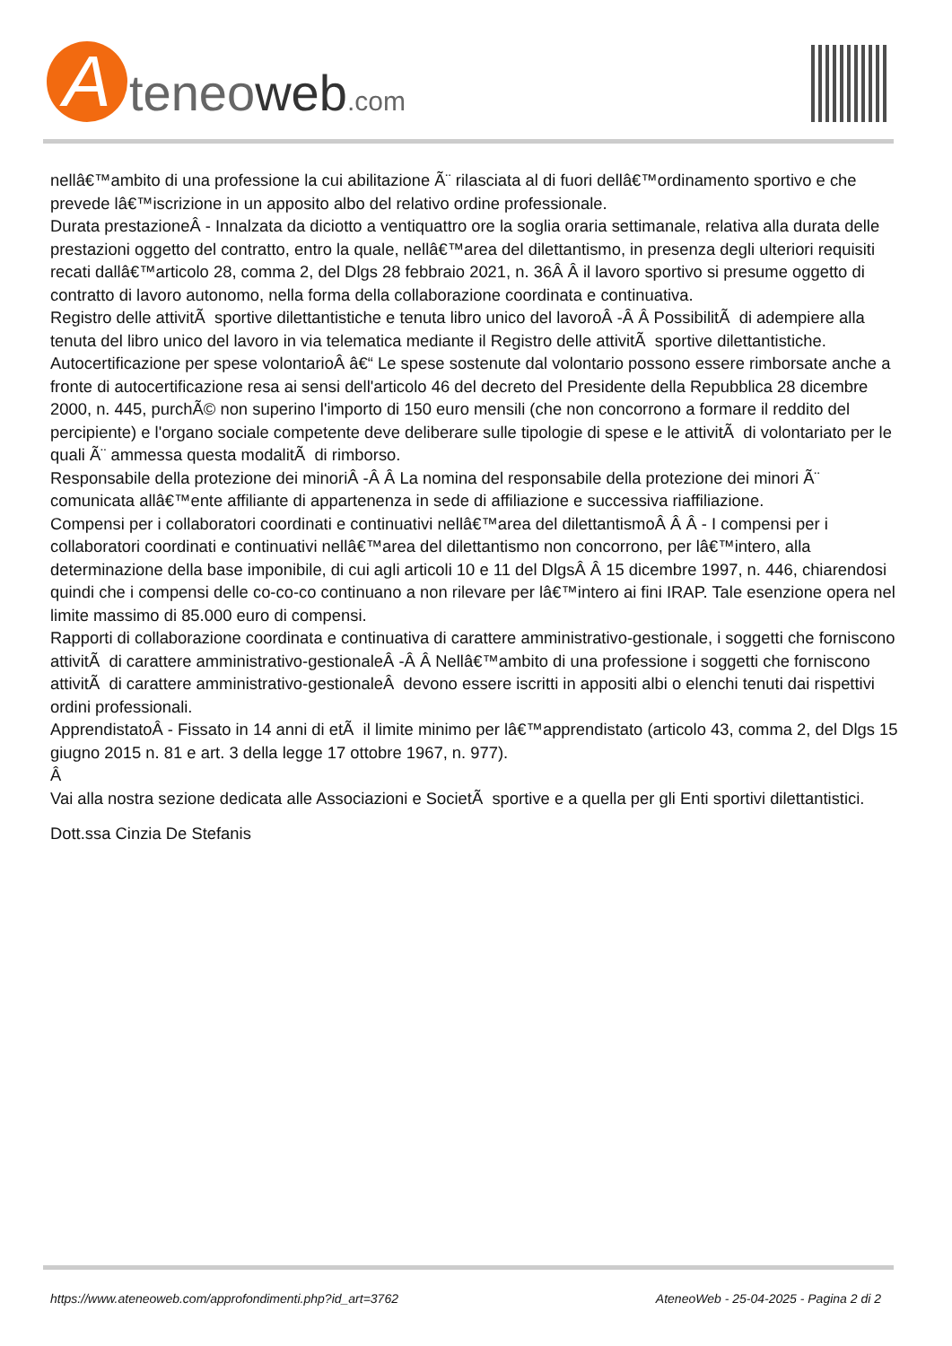A
teneoweb.com
nellâ€™ambito di una professione la cui abilitazione Ã¨ rilasciata al di fuori dellâ€™ordinamento sportivo e che prevede lâ€™iscrizione in un apposito albo del relativo ordine professionale.
Durata prestazioneÂ - Innalzata da diciotto a ventiquattro ore la soglia oraria settimanale, relativa alla durata delle prestazioni oggetto del contratto, entro la quale, nellâ€™area del dilettantismo, in presenza degli ulteriori requisiti recati dallâ€™articolo 28, comma 2, del Dlgs 28 febbraio 2021, n. 36Â Â il lavoro sportivo si presume oggetto di contratto di lavoro autonomo, nella forma della collaborazione coordinata e continuativa.
Registro delle attivitÃ sportive dilettantistiche e tenuta libro unico del lavoroÂ -Â Â PossibilitÃ di adempiere alla tenuta del libro unico del lavoro in via telematica mediante il Registro delle attivitÃ sportive dilettantistiche.
Autocertificazione per spese volontarioÂ â€“ Le spese sostenute dal volontario possono essere rimborsate anche a fronte di autocertificazione resa ai sensi dell'articolo 46 del decreto del Presidente della Repubblica 28 dicembre 2000, n. 445, purchÃ© non superino l'importo di 150 euro mensili (che non concorrono a formare il reddito del percipiente) e l'organo sociale competente deve deliberare sulle tipologie di spese e le attivitÃ di volontariato per le quali Ã¨ ammessa questa modalitÃ di rimborso.
Responsabile della protezione dei minoriÂ -Â Â La nomina del responsabile della protezione dei minori Ã¨ comunicata allâ€™ente affiliante di appartenenza in sede di affiliazione e successiva riaffiliazione.
Compensi per i collaboratori coordinati e continuativi nellâ€™area del dilettantismoÂ Â Â - I compensi per i collaboratori coordinati e continuativi nellâ€™area del dilettantismo non concorrono, per lâ€™intero, alla determinazione della base imponibile, di cui agli articoli 10 e 11 del DlgsÂ Â 15 dicembre 1997, n. 446, chiarendosi quindi che i compensi delle co-co-co continuano a non rilevare per lâ€™intero ai fini IRAP. Tale esenzione opera nel limite massimo di 85.000 euro di compensi.
Rapporti di collaborazione coordinata e continuativa di carattere amministrativo-gestionale, i soggetti che forniscono attivitÃ di carattere amministrativo-gestionaleÂ -Â Â Nellâ€™ambito di una professione i soggetti che forniscono attivitÃ di carattere amministrativo-gestionaleÂ devono essere iscritti in appositi albi o elenchi tenuti dai rispettivi ordini professionali.
ApprendistatoÂ - Fissato in 14 anni di etÃ il limite minimo per lâ€™apprendistato (articolo 43, comma 2, del Dlgs 15 giugno 2015 n. 81 e art. 3 della legge 17 ottobre 1967, n. 977).
Â
Vai alla nostra sezione dedicata alle Associazioni e SocietÃ sportive e a quella per gli Enti sportivi dilettantistici.
Dott.ssa Cinzia De Stefanis
https://www.ateneoweb.com/approfondimenti.php?id_art=3762 AteneoWeb - 25-04-2025 - Pagina 2 di 2